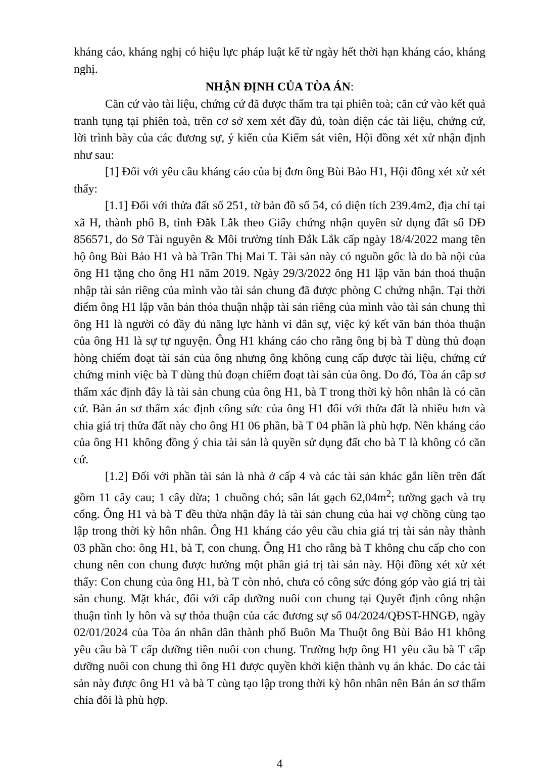kháng cáo, kháng nghị có hiệu lực pháp luật kể từ ngày hết thời hạn kháng cáo, kháng nghị.
NHẬN ĐỊNH CỦA TÒA ÁN:
Căn cứ vào tài liệu, chứng cứ đã được thẩm tra tại phiên toà; căn cứ vào kết quả tranh tụng tại phiên toà, trên cơ sở xem xét đầy đủ, toàn diện các tài liệu, chứng cứ, lời trình bày của các đương sự, ý kiến của Kiểm sát viên, Hội đồng xét xử nhận định như sau:
[1] Đối với yêu cầu kháng cáo của bị đơn ông Bùi Bảo H1, Hội đồng xét xử xét thấy:
[1.1] Đối với thửa đất số 251, tờ bản đồ số 54, có diện tích 239.4m2, địa chỉ tại xã H, thành phố B, tỉnh Đắk Lắk theo Giấy chứng nhận quyền sử dụng đất số DĐ 856571, do Sở Tài nguyên & Môi trường tỉnh Đắk Lắk cấp ngày 18/4/2022 mang tên hộ ông Bùi Bảo H1 và bà Trần Thị Mai T. Tài sản này có nguồn gốc là do bà nội của ông H1 tặng cho ông H1 năm 2019. Ngày 29/3/2022 ông H1 lập văn bản thoả thuận nhập tài sản riêng của mình vào tài sản chung đã được phòng C chứng nhận. Tại thời điểm ông H1 lập văn bản thỏa thuận nhập tài sản riêng của mình vào tài sản chung thì ông H1 là người có đầy đủ năng lực hành vi dân sự, việc ký kết văn bản thỏa thuận của ông H1 là sự tự nguyện. Ông H1 kháng cáo cho rằng ông bị bà T dùng thủ đoạn hòng chiếm đoạt tài sản của ông nhưng ông không cung cấp được tài liệu, chứng cứ chứng minh việc bà T dùng thủ đoạn chiếm đoạt tài sản của ông. Do đó, Tòa án cấp sơ thẩm xác định đây là tài sản chung của ông H1, bà T trong thời kỳ hôn nhân là có căn cứ. Bản án sơ thẩm xác định công sức của ông H1 đối với thửa đất là nhiều hơn và chia giá trị thửa đất này cho ông H1 06 phần, bà T 04 phần là phù hợp. Nên kháng cáo của ông H1 không đồng ý chia tài sản là quyền sử dụng đất cho bà T là không có căn cứ.
[1.2] Đối với phần tài sản là nhà ở cấp 4 và các tài sản khác gắn liền trên đất gồm 11 cây cau; 1 cây dừa; 1 chuồng chó; sân lát gạch 62,04m<sup>2</sup>; tường gạch và trụ cổng. Ông H1 và bà T đều thừa nhận đây là tài sản chung của hai vợ chồng cùng tạo lập trong thời kỳ hôn nhân. Ông H1 kháng cáo yêu cầu chia giá trị tài sản này thành 03 phần cho: ông H1, bà T, con chung. Ông H1 cho rằng bà T không chu cấp cho con chung nên con chung được hưởng một phần giá trị tài sản này. Hội đồng xét xử xét thấy: Con chung của ông H1, bà T còn nhỏ, chưa có công sức đóng góp vào giá trị tài sản chung. Mặt khác, đối với cấp dưỡng nuôi con chung tại Quyết định công nhận thuận tình ly hôn và sự thỏa thuận của các đương sự số 04/2024/QĐST-HNGĐ, ngày 02/01/2024 của Tòa án nhân dân thành phố Buôn Ma Thuột ông Bùi Bảo H1 không yêu cầu bà T cấp dưỡng tiền nuôi con chung. Trường hợp ông H1 yêu cầu bà T cấp dưỡng nuôi con chung thì ông H1 được quyền khởi kiện thành vụ án khác. Do các tài sản này được ông H1 và bà T cùng tạo lập trong thời kỳ hôn nhân nên Bản án sơ thẩm chia đôi là phù hợp.
4